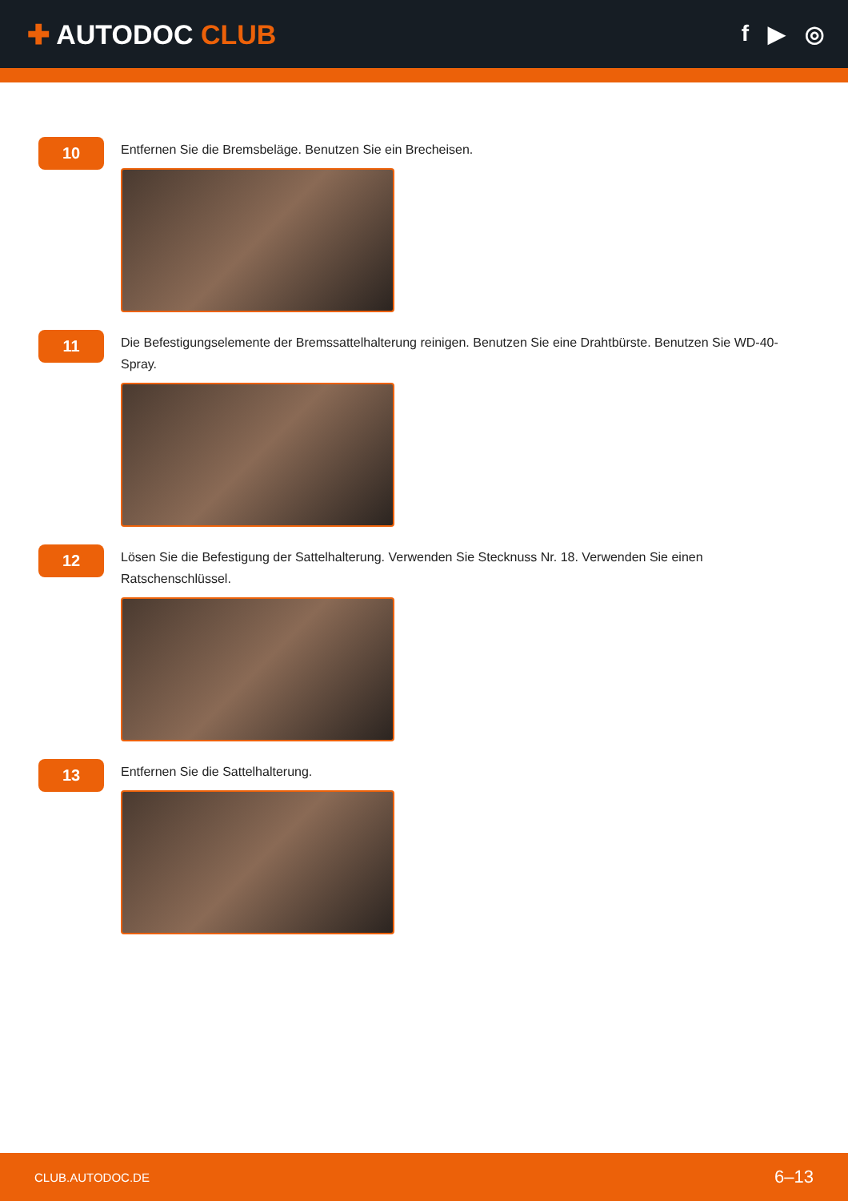✚ AUTODOC CLUB
f ▶ ◎
10
Entfernen Sie die Bremsbeläge. Benutzen Sie ein Brecheisen.
11
Die Befestigungselemente der Bremssattelhalterung reinigen. Benutzen Sie eine Drahtbürste. Benutzen Sie WD-40-Spray.
12
Lösen Sie die Befestigung der Sattelhalterung. Verwenden Sie Stecknuss Nr. 18. Verwenden Sie einen Ratschenschlüssel.
13
Entfernen Sie die Sattelhalterung.
CLUB.AUTODOC.DE 6–13